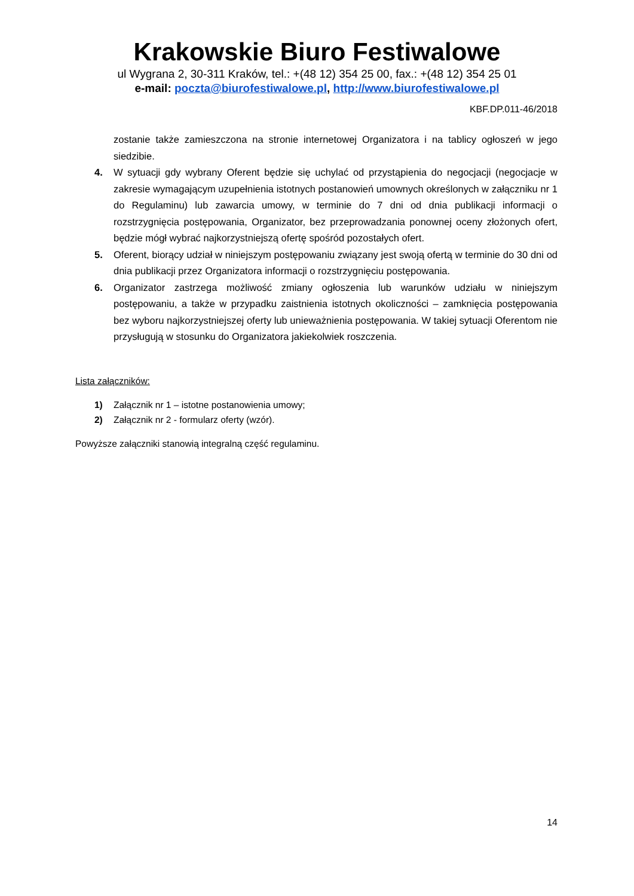Krakowskie Biuro Festiwalowe
ul Wygrana 2, 30-311 Kraków, tel.: +(48 12) 354 25 00, fax.: +(48 12) 354 25 01
e-mail: poczta@biurofestiwalowe.pl, http://www.biurofestiwalowe.pl
KBF.DP.011-46/2018
zostanie także zamieszczona na stronie internetowej Organizatora i na tablicy ogłoszeń w jego siedzibie.
4. W sytuacji gdy wybrany Oferent będzie się uchylać od przystąpienia do negocjacji (negocjacje w zakresie wymagającym uzupełnienia istotnych postanowień umownych określonych w załączniku nr 1 do Regulaminu) lub zawarcia umowy, w terminie do 7 dni od dnia publikacji informacji o rozstrzygnięcia postępowania, Organizator, bez przeprowadzania ponownej oceny złożonych ofert, będzie mógł wybrać najkorzystniejszą ofertę spośród pozostałych ofert.
5. Oferent, biorący udział w niniejszym postępowaniu związany jest swoją ofertą w terminie do 30 dni od dnia publikacji przez Organizatora informacji o rozstrzygnięciu postępowania.
6. Organizator zastrzega możliwość zmiany ogłoszenia lub warunków udziału w niniejszym postępowaniu, a także w przypadku zaistnienia istotnych okoliczności – zamknięcia postępowania bez wyboru najkorzystniejszej oferty lub unieważnienia postępowania. W takiej sytuacji Oferentom nie przysługują w stosunku do Organizatora jakiekolwiek roszczenia.
Lista załączników:
1) Załącznik nr 1 – istotne postanowienia umowy;
2) Załącznik nr 2 - formularz oferty (wzór).
Powyższe załączniki stanowią integralną część regulaminu.
14